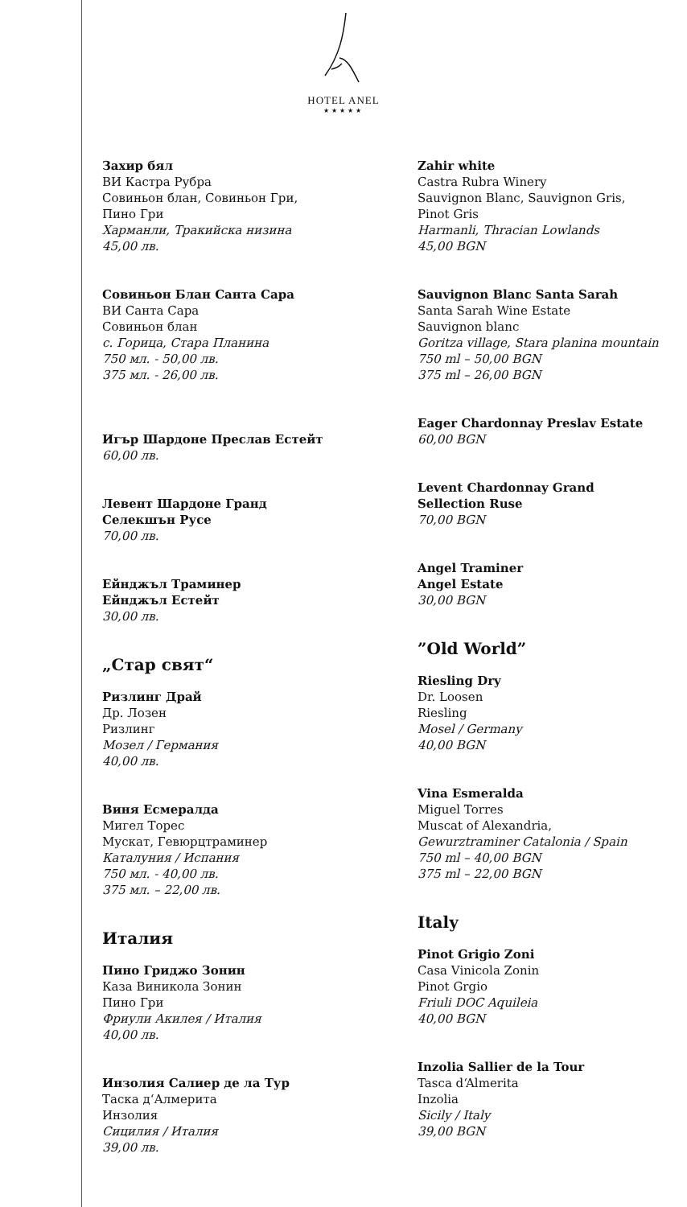HOTEL ANEL
★★★★★
Захир бял
ВИ Кастра Рубра
Совиньон блан, Совиньон Гри,
Пино Гри
Харманли, Тракийска низина
45,00 лв.
Совиньон Блан Санта Сара
ВИ Санта Сара
Совиньон блан
с. Горица, Стара Планина
750 мл. - 50,00 лв.
375 мл. - 26,00 лв.
Игър Шардоне Преслав Естейт
60,00 лв.
Левент Шардоне Гранд
Селекшън Русе
70,00 лв.
Ейнджъл Траминер
Ейнджъл Естейт
30,00 лв.
„Стар свят“
Ризлинг Драй
Др. Лозен
Ризлинг
Мозел / Германия
40,00 лв.
Виня Есмералда
Мигел Торес
Мускат, Гевюрцтраминер
Каталуния / Испания
750 мл. - 40,00 лв.
375 мл. – 22,00 лв.
Италия
Пино Гриджо Зонин
Каза Виникола Зонин
Пино Гри
Фриули Акилея / Италия
40,00 лв.
Инзолия Салиер де ла Тур
Таска д‘Алмерита
Инзолия
Сицилия / Италия
39,00 лв.
Zahir white
Castra Rubra Winery
Sauvignon Blanc, Sauvignon Gris,
Pinot Gris
Harmanli, Thracian Lowlands
45,00 BGN
Sauvignon Blanc Santa Sarah
Santa Sarah Wine Estate
Sauvignon blanc
Goritza village, Stara planina mountain
750 ml – 50,00 BGN
375 ml – 26,00 BGN
Eager Chardonnay Preslav Estate
60,00 BGN
Levent Chardonnay Grand
Sellection Ruse
70,00 BGN
Angel Traminer
Angel Estate
30,00 BGN
”Old World”
Riesling Dry
Dr. Loosen
Riesling
Mosel / Germany
40,00 BGN
Vina Esmeralda
Miguel Torres
Muscat of Alexandria,
Gewurztraminer Catalonia / Spain
750 ml – 40,00 BGN
375 ml – 22,00 BGN
Italy
Pinot Grigio Zoni
Casa Vinicola Zonin
Pinot Grgio
Friuli DOC Aquileia
40,00 BGN
Inzolia Sallier de la Tour
Tasca d‘Almerita
Inzolia
Sicily / Italy
39,00 BGN